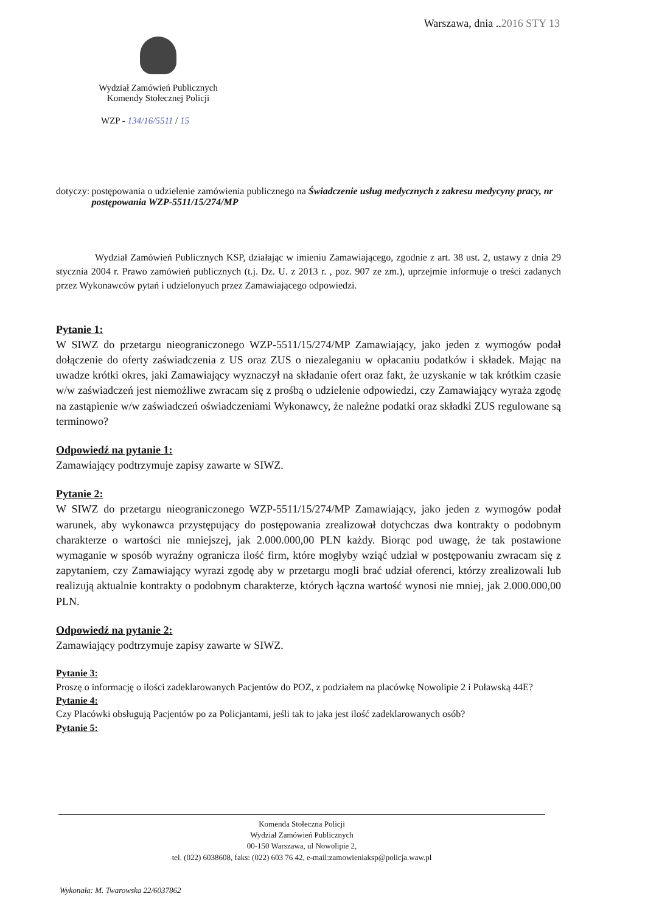Warszawa, dnia ..2016 STY 13
Wydział Zamówień Publicznych
Komendy Stołecznej Policji
WZP - 134/16/5511 / 15
dotyczy:
postępowania o udzielenie zamówienia publicznego na Świadczenie usług medycznych z zakresu medycyny pracy, nr postępowania WZP-5511/15/274/MP
Wydział Zamówień Publicznych KSP, działając w imieniu Zamawiającego, zgodnie z art. 38 ust. 2, ustawy z dnia 29 stycznia 2004 r. Prawo zamówień publicznych (t.j. Dz. U. z 2013 r. , poz. 907 ze zm.), uprzejmie informuje o treści zadanych przez Wykonawców pytań i udzielonyuch przez Zamawiającego odpowiedzi.
Pytanie 1:
W SIWZ do przetargu nieograniczonego WZP-5511/15/274/MP Zamawiający, jako jeden z wymogów podał dołączenie do oferty zaświadczenia z US oraz ZUS o niezaleganiu w opłacaniu podatków i składek. Mając na uwadze krótki okres, jaki Zamawiający wyznaczył na składanie ofert oraz fakt, że uzyskanie w tak krótkim czasie w/w zaświadczeń jest niemożliwe zwracam się z prośbą o udzielenie odpowiedzi, czy Zamawiający wyraża zgodę na zastąpienie w/w zaświadczeń oświadczeniami Wykonawcy, że należne podatki oraz składki ZUS regulowane są terminowo?
Odpowiedź na pytanie 1:
Zamawiający podtrzymuje zapisy zawarte w SIWZ.
Pytanie 2:
W SIWZ do przetargu nieograniczonego WZP-5511/15/274/MP Zamawiający, jako jeden z wymogów podał warunek, aby wykonawca przystępujący do postępowania zrealizował dotychczas dwa kontrakty o podobnym charakterze o wartości nie mniejszej, jak 2.000.000,00 PLN każdy. Biorąc pod uwagę, że tak postawione wymaganie w sposób wyraźny ogranicza ilość firm, które mogłyby wziąć udział w postępowaniu zwracam się z zapytaniem, czy Zamawiający wyrazi zgodę aby w przetargu mogli brać udział oferenci, którzy zrealizowali lub realizują aktualnie kontrakty o podobnym charakterze, których łączna wartość wynosi nie mniej, jak 2.000.000,00 PLN.
Odpowiedź na pytanie 2:
Zamawiający podtrzymuje zapisy zawarte w SIWZ.
Pytanie 3:
Proszę o informację o ilości zadeklarowanych Pacjentów do POZ, z podziałem na placówkę Nowolipie 2 i Puławską 44E?
Pytanie 4:
Czy Placówki obsługują Pacjentów po za Policjantami, jeśli tak to jaka jest ilość zadeklarowanych osób?
Pytanie 5:
Komenda Stołeczna Policji
Wydział Zamówień Publicznych
00-150 Warszawa, ul Nowolipie 2,
tel. (022) 6038608, faks: (022) 603 76 42, e-mail:zamowieniaksp@policja.waw.pl
Wykonała: M. Twarowska 22/6037862